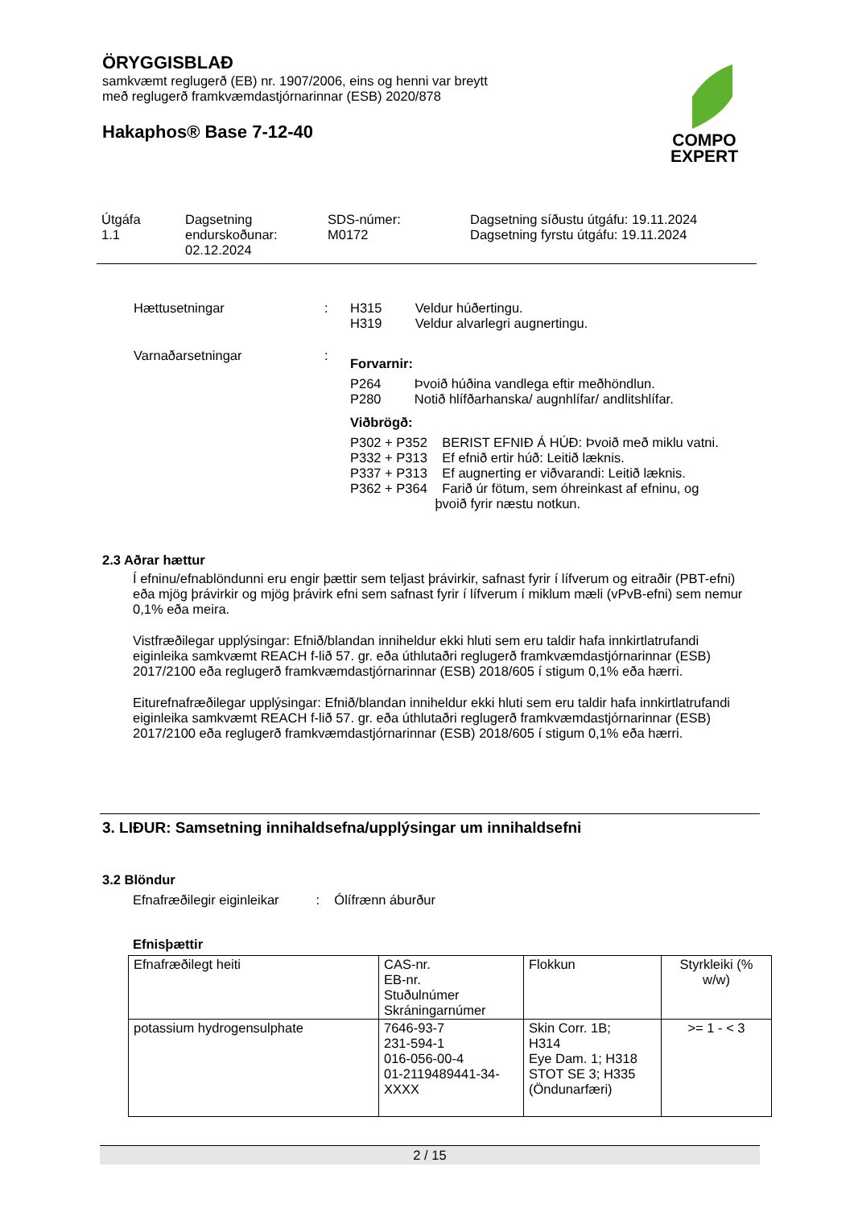ÖRYGGISBLAÐ
samkvæmt reglugerð (EB) nr. 1907/2006, eins og henni var breytt
með reglugerð framkvæmdastjórnarinnar (ESB) 2020/878
Hakaphos® Base 7-12-40
COMPO
EXPERT
| Útgáfa 1.1 | Dagsetning endurskoðunar: 02.12.2024 | SDS-númer: M0172 | Dagsetning síðustu útgáfu: 19.11.2024 Dagsetning fyrstu útgáfu: 19.11.2024 |
| Hættusetningar | : | H315 Veldur húðertingu. H319 Veldur alvarlegri augnertingu. |
| Varnaðarsetningar | : | Forvarnir: P264 Þvoið húðina vandlega eftir meðhöndlun. P280 Notið hlífðarhanska/ augnhlífar/ andlitshlífar. Viðbrögð: P302 + P352 BERIST EFNIÐ Á HÚÐ: Þvoið með miklu vatni. P332 + P313 Ef efnið ertir húð: Leitið læknis. P337 + P313 Ef augnerting er viðvarandi: Leitið læknis. P362 + P364 Farið úr fötum, sem óhreinkast af efninu, og þvoið fyrir næstu notkun. |
2.3 Aðrar hættur
Í efninu/efnablöndunni eru engir þættir sem teljast þrávirkir, safnast fyrir í lífverum og eitraðir (PBT-efni) eða mjög þrávirkir og mjög þrávirk efni sem safnast fyrir í lífverum í miklum mæli (vPvB-efni) sem nemur 0,1% eða meira.
Vistfræðilegar upplýsingar: Efnið/blandan inniheldur ekki hluti sem eru taldir hafa innkirtlatrufandi eiginleika samkvæmt REACH f-lið 57. gr. eða úthlutaðri reglugerð framkvæmdastjórnarinnar (ESB) 2017/2100 eða reglugerð framkvæmdastjórnarinnar (ESB) 2018/605 í stigum 0,1% eða hærri.
Eiturefnafræðilegar upplýsingar: Efnið/blandan inniheldur ekki hluti sem eru taldir hafa innkirtlatrufandi eiginleika samkvæmt REACH f-lið 57. gr. eða úthlutaðri reglugerð framkvæmdastjórnarinnar (ESB) 2017/2100 eða reglugerð framkvæmdastjórnarinnar (ESB) 2018/605 í stigum 0,1% eða hærri.
3. LIÐUR: Samsetning innihaldsefna/upplýsingar um innihaldsefni
3.2 Blöndur
Efnafræðilegir eiginleikar : Ólífrænn áburður
Efnisþættir
| Efnafræðilegt heiti | CAS-nr. EB-nr. Stuðulnúmer Skráningarnúmer | Flokkun | Styrkleiki (% w/w) |
| --- | --- | --- | --- |
| potassium hydrogensulphate | 7646-93-7 231-594-1 016-056-00-4 01-2119489441-34- XXXX | Skin Corr. 1B; H314 Eye Dam. 1; H318 STOT SE 3; H335 (Öndunarfæri) | >= 1 - < 3 |
2 / 15